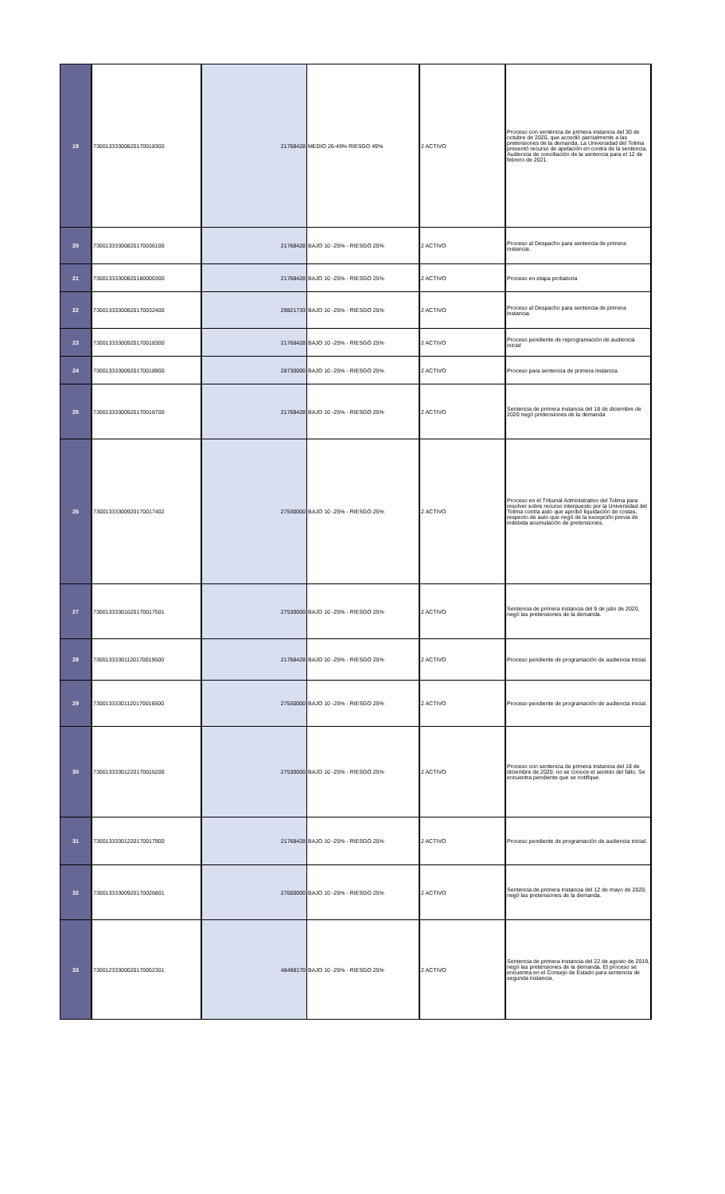| 19 | 73001333300820170018300 | 21768428 | MEDIO 26-49% RIESGO 49% | 2 ACTIVO | Proceso con sentencia de primera instancia del 30 de octubre de 2020, que accedió parcialmente a las pretensiones de la demanda. La Universidad del Tolima presentó recurso de apelación en contra de la sentencia. Audiencia de conciliación de la sentencia para el 12 de febrero de 2021. |
| 20 | 73001333300820170036100 | 21768428 | BAJO 10 -25% - RIESGO 25% | 2 ACTIVO | Proceso al Despacho para sentencia de primera instancia. |
| 21 | 73001333300820180000300 | 21768428 | BAJO 10 -25% - RIESGO 25% | 2 ACTIVO | Proceso en etapa probatoria |
| 22 | 73001333300820170032400 | 29821733 | BAJO 10 -25% - RIESGO 25% | 2 ACTIVO | Proceso al Despacho para sentencia de primera instancia. |
| 23 | 73001333300920170018300 | 21768428 | BAJO 10 -25% - RIESGO 25% | 2 ACTIVO | Proceso pendiente de reprogramación de audiencia inicial |
| 24 | 73001333300920170018900 | 28730000 | BAJO 10 -25% - RIESGO 25% | 2 ACTIVO | Proceso para sentencia de primera instancia. |
| 25 | 73001333300920170018700 | 21768428 | BAJO 10 -25% - RIESGO 25% | 2 ACTIVO | Sentencia de primera instancia del 18 de diciembre de 2020 negó pretensiones de la demanda |
| 26 | 73001333300920170017402 | 27530000 | BAJO 10 -25% - RIESGO 25% | 2 ACTIVO | Proceso en el Tribunal Administrativo del Tolima para resolver sobre recurso interpuesto por la Universidad del Tolima contra auto que aprobó liquidación de costas, respecto de auto que negó de la excepción previa de indebida acumulación de pretensiones. |
| 27 | 73001333301020170017501 | 27530000 | BAJO 10 -25% - RIESGO 25% | 2 ACTIVO | Sentencia de primera instancia del 9 de julio de 2020, negó las pretensiones de la demanda. |
| 28 | 73001333301120170019500 | 21768428 | BAJO 10 -25% - RIESGO 25% | 2 ACTIVO | Proceso pendiente de programación de audiencia inicial. |
| 29 | 73001333301120170016500 | 27530000 | BAJO 10 -25% - RIESGO 25% | 2 ACTIVO | Proceso pendiente de programación de audiencia inicial. |
| 30 | 73001333301220170016200 | 27530000 | BAJO 10 -25% - RIESGO 25% | 2 ACTIVO | Proceso con sentencia de primera instancia del 18 de diciembre de 2020, no se conoce el sentido del fallo. Se encuentra pendiente que se notifique. |
| 31 | 73001333301220170017900 | 21768428 | BAJO 10 -25% - RIESGO 25% | 2 ACTIVO | Proceso pendiente de programación de audiencia inicial. |
| 32 | 73001333300920170026801 | 27000000 | BAJO 10 -25% - RIESGO 25% | 2 ACTIVO | Sentencia de primera instancia del 12 de mayo de 2020, negó las pretensiones de la demanda. |
| 33 | 73001233300020170052301 | 48498170 | BAJO 10 -25% - RIESGO 25% | 2 ACTIVO | Sentencia de primera instancia del 22 de agosto de 2019, negó las pretensiones de la demanda. El proceso se encuentra en el Consejo de Estado para sentencia de segunda instancia. |